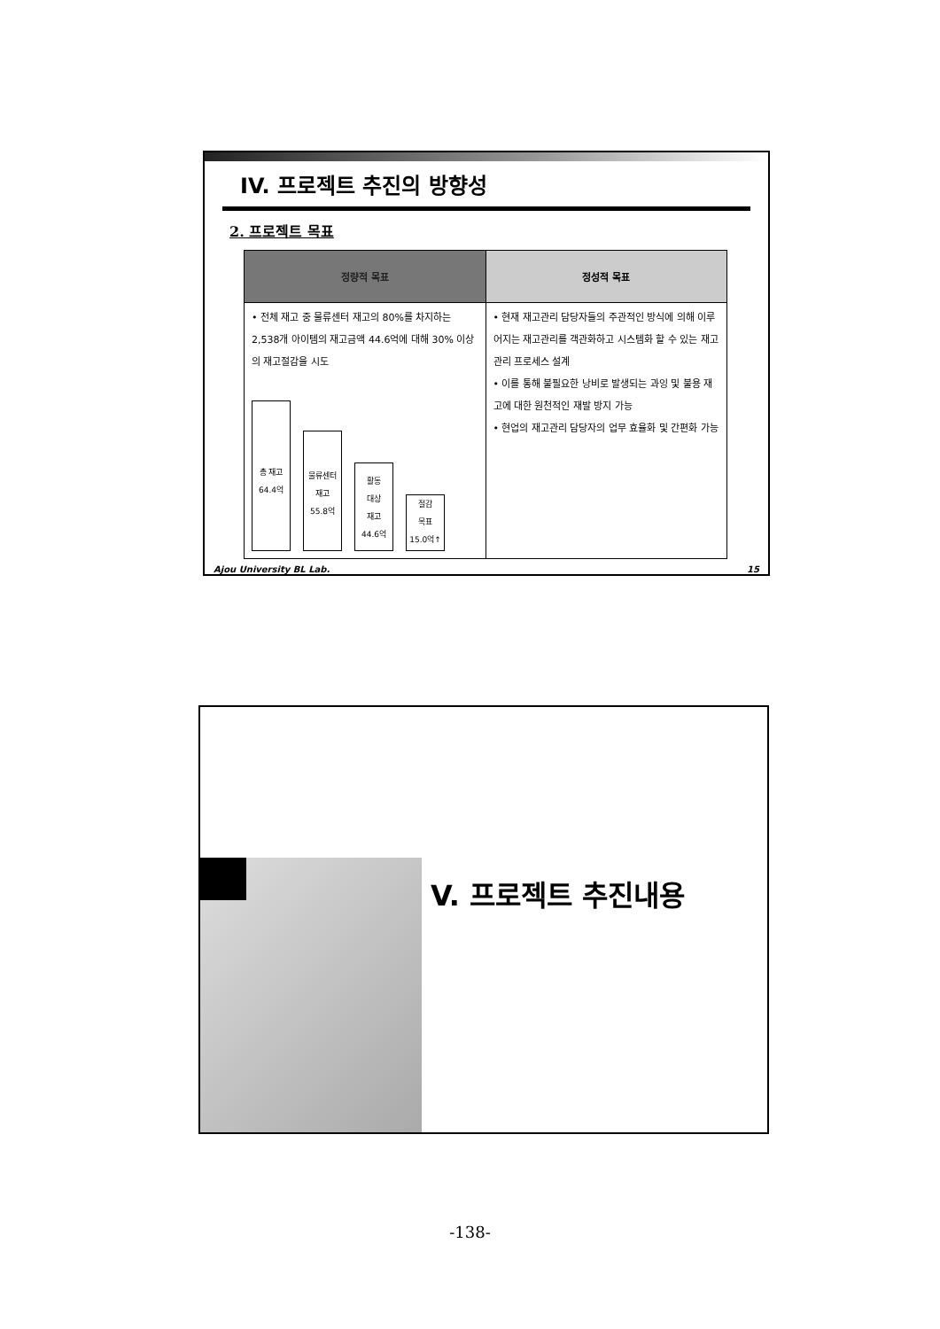IV. 프로젝트 추진의 방향성
2. 프로젝트 목표
| 정량적 목표 | 정성적 목표 |
| --- | --- |
| • 전체 재고 중 물류센터 재고의 80%를 차지하는 2,538개 아이템의 재고금액 44.6억에 대해 30% 이상의 재고절감을 시도 총 재고 64.4억 물류센터 재고 55.8억 활동 대상 재고 44.6억 절감 목표 15.0억↑ | • 현재 재고관리 담당자들의 주관적인 방식에 의해 이루어지는 재고관리를 객관화하고 시스템화 할 수 있는 재고관리 프로세스 설계 • 이를 통해 불필요한 낭비로 발생되는 과잉 및 불용 재고에 대한 원천적인 재발 방지 가능 • 현업의 재고관리 담당자의 업무 효율화 및 간편화 가능 |
Ajou University BL Lab. 15
V. 프로젝트 추진내용
-138-